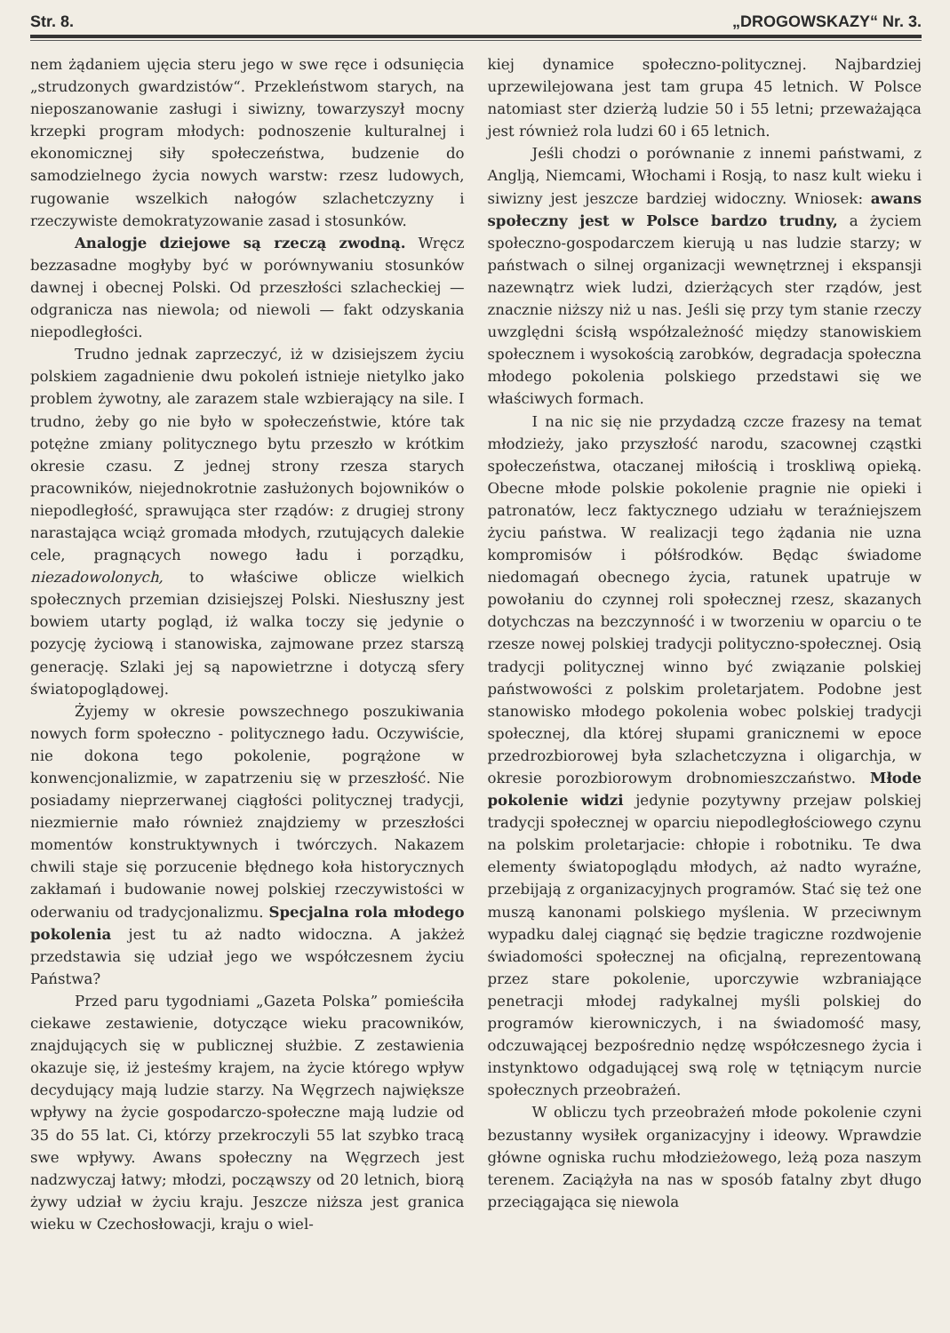Str. 8. „DROGOWSKAZY“ Nr. 3.
nem żądaniem ujęcia steru jego w swe ręce i odsunięcia „strudzonych gwardzistów“. Przekleństwom starych, na nieposzanowanie zasługi i siwizny, towarzyszył mocny krzepki program młodych: podnoszenie kulturalnej i ekonomicznej siły społeczeństwa, budzenie do samodzielnego życia nowych warstw: rzesz ludowych, rugowanie wszelkich nałogów szlachetczyzny i rzeczywiste demokratyzowanie zasad i stosunków.
Analogje dziejowe są rzeczą zwodną. Wręcz bezzasadne mogłyby być w porównywaniu stosunków dawnej i obecnej Polski. Od przeszłości szlacheckiej — odgranicza nas niewola; od niewoli — fakt odzyskania niepodległości.
Trudno jednak zaprzeczyć, iż w dzisiejszem życiu polskiem zagadnienie dwu pokoleń istnieje nietylko jako problem żywotny, ale zarazem stale wzbierający na sile. I trudno, żeby go nie było w społeczeństwie, które tak potężne zmiany politycznego bytu przeszło w krótkim okresie czasu. Z jednej strony rzesza starych pracowników, niejednokrotnie zasłużonych bojowników o niepodległość, sprawująca ster rządów: z drugiej strony narastająca wciąż gromada młodych, rzutujących dalekie cele, pragnących nowego ładu i porządku, niezadowolonych, to właściwe oblicze wielkich społecznych przemian dzisiejszej Polski. Niesłuszny jest bowiem utarty pogląd, iż walka toczy się jedynie o pozycję życiową i stanowiska, zajmowane przez starszą generację. Szlaki jej są napowietrzne i dotyczą sfery światopoglądowej.
Żyjemy w okresie powszechnego poszukiwania nowych form społeczno - politycznego ładu. Oczywiście, nie dokona tego pokolenie, pogrążone w konwencjonalizmie, w zapatrzeniu się w przeszłość. Nie posiadamy nieprzerwanej ciągłości politycznej tradycji, niezmiernie mało również znajdziemy w przeszłości momentów konstruktywnych i twórczych. Nakazem chwili staje się porzucenie błędnego koła historycznych zakłamań i budowanie nowej polskiej rzeczywistości w oderwaniu od tradycjonalizmu. Specjalna rola młodego pokolenia jest tu aż nadto widoczna. A jakżeż przedstawia się udział jego we współczesnem życiu Państwa?
Przed paru tygodniami „Gazeta Polska” pomieściła ciekawe zestawienie, dotyczące wieku pracowników, znajdujących się w publicznej służbie. Z zestawienia okazuje się, iż jesteśmy krajem, na życie którego wpływ decydujący mają ludzie starzy. Na Węgrzech największe wpływy na życie gospodarczo-społeczne mają ludzie od 35 do 55 lat. Ci, którzy przekroczyli 55 lat szybko tracą swe wpływy. Awans społeczny na Węgrzech jest nadzwyczaj łatwy; młodzi, począwszy od 20 letnich, biorą żywy udział w życiu kraju. Jeszcze niższa jest granica wieku w Czechosłowacji, kraju o wiel-
kiej dynamice społeczno-politycznej. Najbardziej uprzewilejowana jest tam grupa 45 letnich. W Polsce natomiast ster dzierżą ludzie 50 i 55 letni; przeważająca jest również rola ludzi 60 i 65 letnich.
Jeśli chodzi o porównanie z innemi państwami, z Anglją, Niemcami, Włochami i Rosją, to nasz kult wieku i siwizny jest jeszcze bardziej widoczny. Wniosek: awans społeczny jest w Polsce bardzo trudny, a życiem społeczno-gospodarczem kierują u nas ludzie starzy; w państwach o silnej organizacji wewnętrznej i ekspansji nazewnątrz wiek ludzi, dzierżących ster rządów, jest znacznie niższy niż u nas. Jeśli się przy tym stanie rzeczy uwzględni ścisłą współzależność między stanowiskiem społecznem i wysokością zarobków, degradacja społeczna młodego pokolenia polskiego przedstawi się we właściwych formach.
I na nic się nie przydadzą czcze frazesy na temat młodzieży, jako przyszłość narodu, szacownej cząstki społeczeństwa, otaczanej miłością i troskliwą opieką. Obecne młode polskie pokolenie pragnie nie opieki i patronatów, lecz faktycznego udziału w teraźniejszem życiu państwa. W realizacji tego żądania nie uzna kompromisów i półśrodków. Będąc świadome niedomagań obecnego życia, ratunek upatruje w powołaniu do czynnej roli społecznej rzesz, skazanych dotychczas na bezczynność i w tworzeniu w oparciu o te rzesze nowej polskiej tradycji polityczno-społecznej. Osią tradycji politycznej winno być związanie polskiej państwowości z polskim proletarjatem. Podobne jest stanowisko młodego pokolenia wobec polskiej tradycji społecznej, dla której słupami granicznemi w epoce przedrozbiorowej była szlachetczyzna i oligarchja, w okresie porozbiorowym drobnomieszczaństwo. Młode pokolenie widzi jedynie pozytywny przejaw polskiej tradycji społecznej w oparciu niepodległościowego czynu na polskim proletarjacie: chłopie i robotniku. Te dwa elementy światopoglądu młodych, aż nadto wyraźne, przebijają z organizacyjnych programów. Stać się też one muszą kanonami polskiego myślenia. W przeciwnym wypadku dalej ciągnąć się będzie tragiczne rozdwojenie świadomości społecznej na oficjalną, reprezentowaną przez stare pokolenie, uporczywie wzbraniające penetracji młodej radykalnej myśli polskiej do programów kierowniczych, i na świadomość masy, odczuwającej bezpośrednio nędzę współczesnego życia i instynktowo odgadującej swą rolę w tętniącym nurcie społecznych przeobrażeń.
W obliczu tych przeobrażeń młode pokolenie czyni bezustanny wysiłek organizacyjny i ideowy. Wprawdzie główne ogniska ruchu młodzieżowego, leżą poza naszym terenem. Zaciążyła na nas w sposób fatalny zbyt długo przeciągająca się niewola